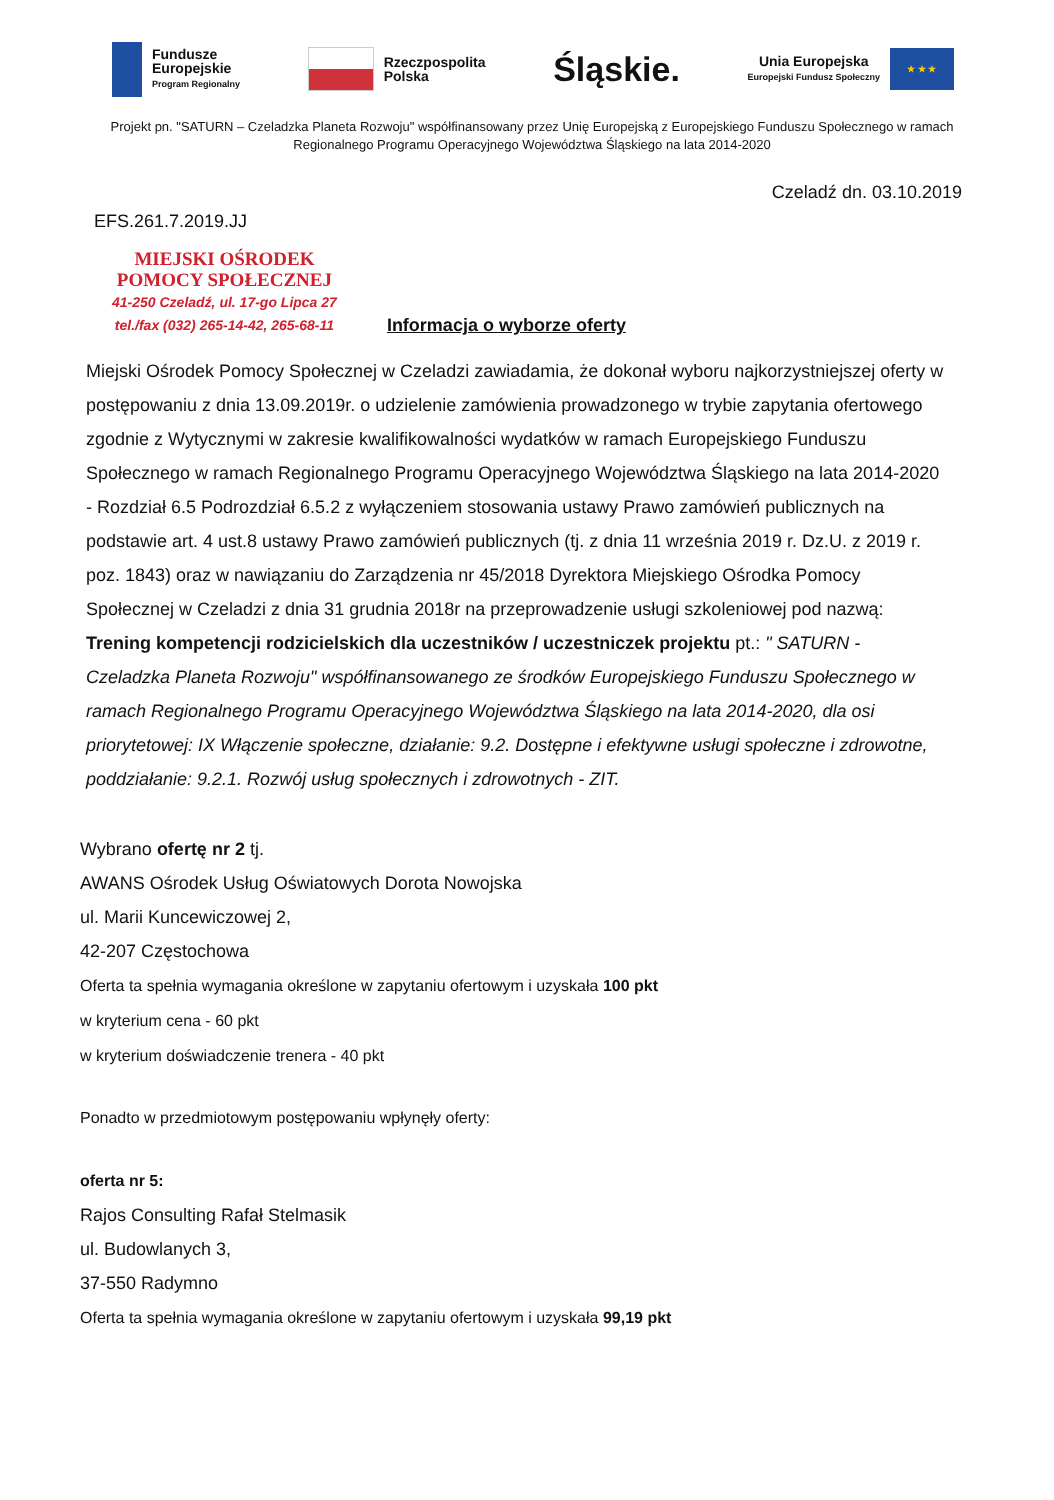Fundusze
Europejskie
Program Regionalny
Rzeczpospolita
Polska
Śląskie.
Unia Europejska
Europejski Fundusz Społeczny
★ ★ ★
Projekt pn. "SATURN – Czeladzka Planeta Rozwoju" współfinansowany przez Unię Europejską z Europejskiego Funduszu Społecznego w ramach Regionalnego Programu Operacyjnego Województwa Śląskiego na lata 2014-2020
Czeladź dn. 03.10.2019
EFS.261.7.2019.JJ
MIEJSKI OŚRODEK
POMOCY SPOŁECZNEJ
41-250 Czeladź, ul. 17-go Lipca 27
tel./fax (032) 265-14-42, 265-68-11
Informacja o wyborze oferty
Miejski Ośrodek Pomocy Społecznej w Czeladzi zawiadamia, że dokonał wyboru najkorzystniejszej oferty w postępowaniu z dnia 13.09.2019r. o udzielenie zamówienia prowadzonego w trybie zapytania ofertowego zgodnie z Wytycznymi w zakresie kwalifikowalności wydatków w ramach Europejskiego Funduszu Społecznego w ramach Regionalnego Programu Operacyjnego Województwa Śląskiego na lata 2014-2020 - Rozdział 6.5 Podrozdział 6.5.2 z wyłączeniem stosowania ustawy Prawo zamówień publicznych na podstawie art. 4 ust.8 ustawy Prawo zamówień publicznych (tj. z dnia 11 września 2019 r. Dz.U. z 2019 r. poz. 1843) oraz w nawiązaniu do Zarządzenia nr 45/2018 Dyrektora Miejskiego Ośrodka Pomocy Społecznej w Czeladzi z dnia 31 grudnia 2018r na przeprowadzenie usługi szkoleniowej pod nazwą: Trening kompetencji rodzicielskich dla uczestników / uczestniczek projektu pt.: " SATURN - Czeladzka Planeta Rozwoju" współfinansowanego ze środków Europejskiego Funduszu Społecznego w ramach Regionalnego Programu Operacyjnego Województwa Śląskiego na lata 2014-2020, dla osi priorytetowej: IX Włączenie społeczne, działanie: 9.2. Dostępne i efektywne usługi społeczne i zdrowotne, poddziałanie: 9.2.1. Rozwój usług społecznych i zdrowotnych - ZIT.
Wybrano ofertę nr 2 tj.
AWANS Ośrodek Usług Oświatowych Dorota Nowojska
ul. Marii Kuncewiczowej 2,
42-207 Częstochowa
Oferta ta spełnia wymagania określone w zapytaniu ofertowym i uzyskała 100 pkt
w kryterium cena - 60 pkt
w kryterium doświadczenie trenera - 40 pkt
Ponadto w przedmiotowym postępowaniu wpłynęły oferty:
oferta nr 5:
Rajos Consulting Rafał Stelmasik
ul. Budowlanych 3,
37-550 Radymno
Oferta ta spełnia wymagania określone w zapytaniu ofertowym i uzyskała 99,19 pkt